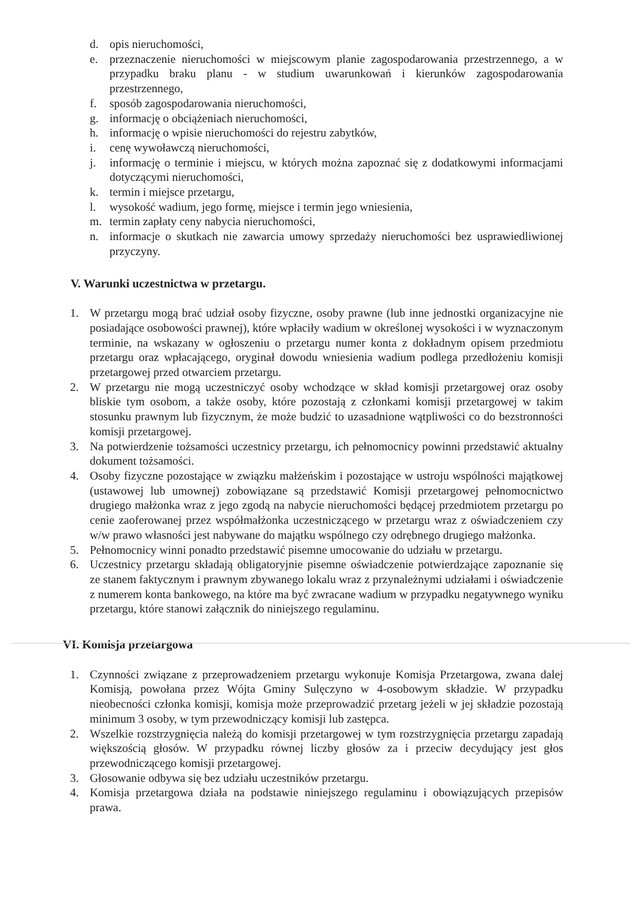d. opis nieruchomości,
e. przeznaczenie nieruchomości w miejscowym planie zagospodarowania przestrzennego, a w przypadku braku planu - w studium uwarunkowań i kierunków zagospodarowania przestrzennego,
f. sposób zagospodarowania nieruchomości,
g. informację o obciążeniach nieruchomości,
h. informację o wpisie nieruchomości do rejestru zabytków,
i. cenę wywoławczą nieruchomości,
j. informację o terminie i miejscu, w których można zapoznać się z dodatkowymi informacjami dotyczącymi nieruchomości,
k. termin i miejsce przetargu,
l. wysokość wadium, jego formę, miejsce i termin jego wniesienia,
m. termin zapłaty ceny nabycia nieruchomości,
n. informacje o skutkach nie zawarcia umowy sprzedaży nieruchomości bez usprawiedliwionej przyczyny.
V. Warunki uczestnictwa w przetargu.
1. W przetargu mogą brać udział osoby fizyczne, osoby prawne (lub inne jednostki organizacyjne nie posiadające osobowości prawnej), które wpłaciły wadium w określonej wysokości i w wyznaczonym terminie, na wskazany w ogłoszeniu o przetargu numer konta z dokładnym opisem przedmiotu przetargu oraz wpłacającego, oryginał dowodu wniesienia wadium podlega przedłożeniu komisji przetargowej przed otwarciem przetargu.
2. W przetargu nie mogą uczestniczyć osoby wchodzące w skład komisji przetargowej oraz osoby bliskie tym osobom, a także osoby, które pozostają z członkami komisji przetargowej w takim stosunku prawnym lub fizycznym, że może budzić to uzasadnione wątpliwości co do bezstronności komisji przetargowej.
3. Na potwierdzenie tożsamości uczestnicy przetargu, ich pełnomocnicy powinni przedstawić aktualny dokument tożsamości.
4. Osoby fizyczne pozostające w związku małżeńskim i pozostające w ustroju wspólności majątkowej (ustawowej lub umownej) zobowiązane są przedstawić Komisji przetargowej pełnomocnictwo drugiego małżonka wraz z jego zgodą na nabycie nieruchomości będącej przedmiotem przetargu po cenie zaoferowanej przez współmałżonka uczestniczącego w przetargu wraz z oświadczeniem czy w/w prawo własności jest nabywane do majątku wspólnego czy odrębnego drugiego małżonka.
5. Pełnomocnicy winni ponadto przedstawić pisemne umocowanie do udziału w przetargu.
6. Uczestnicy przetargu składają obligatoryjnie pisemne oświadczenie potwierdzające zapoznanie się ze stanem faktycznym i prawnym zbywanego lokalu wraz z przynależnymi udziałami i oświadczenie z numerem konta bankowego, na które ma być zwracane wadium w przypadku negatywnego wyniku przetargu, które stanowi załącznik do niniejszego regulaminu.
VI. Komisja przetargowa
1. Czynności związane z przeprowadzeniem przetargu wykonuje Komisja Przetargowa, zwana dalej Komisją, powołana przez Wójta Gminy Sulęczyno w 4-osobowym składzie. W przypadku nieobecności członka komisji, komisja może przeprowadzić przetarg jeżeli w jej składzie pozostają minimum 3 osoby, w tym przewodniczący komisji lub zastępca.
2. Wszelkie rozstrzygnięcia należą do komisji przetargowej w tym rozstrzygnięcia przetargu zapadają większością głosów. W przypadku równej liczby głosów za i przeciw decydujący jest głos przewodniczącego komisji przetargowej.
3. Głosowanie odbywa się bez udziału uczestników przetargu.
4. Komisja przetargowa działa na podstawie niniejszego regulaminu i obowiązujących przepisów prawa.